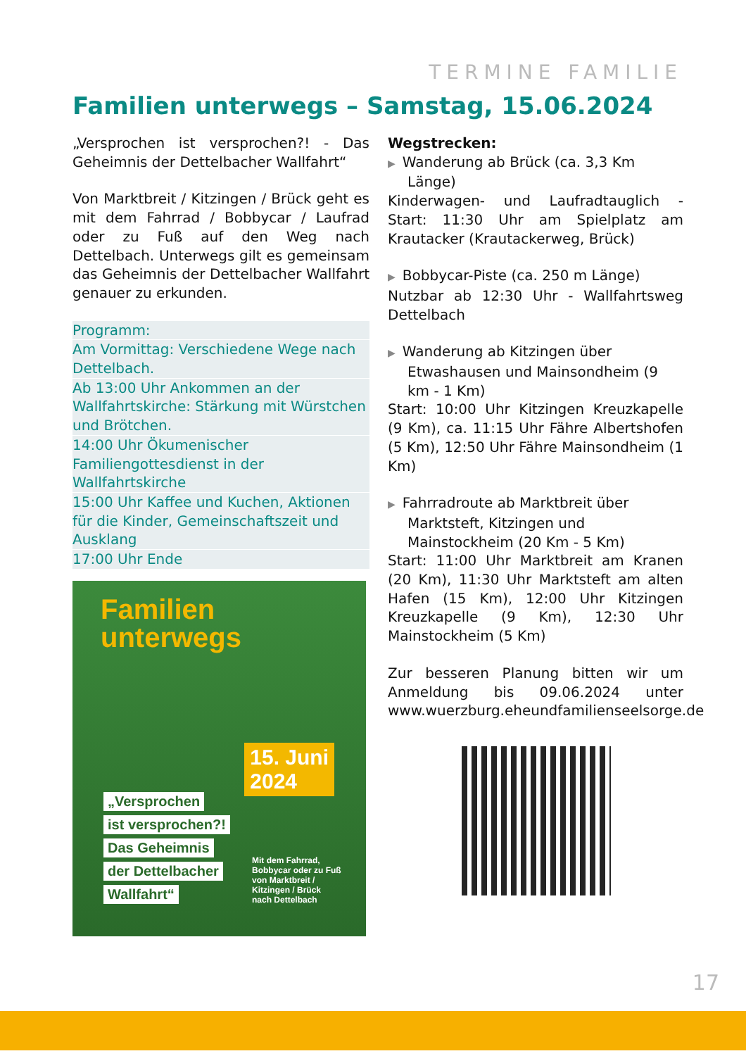TERMINE FAMILIE
Familien unterwegs – Samstag, 15.06.2024
„Versprochen ist versprochen?! - Das Geheimnis der Dettelbacher Wallfahrt“
Von Marktbreit / Kitzingen / Brück geht es mit dem Fahrrad / Bobbycar / Laufrad oder zu Fuß auf den Weg nach Dettelbach. Unterwegs gilt es gemeinsam das Geheimnis der Dettelbacher Wallfahrt genauer zu erkunden.
Programm:
Am Vormittag: Verschiedene Wege nach Dettelbach.
Ab 13:00 Uhr Ankommen an der Wallfahrtskirche: Stärkung mit Würstchen und Brötchen.
14:00 Uhr Ökumenischer Familiengottesdienst in der Wallfahrtskirche
15:00 Uhr Kaffee und Kuchen, Aktionen für die Kinder, Gemeinschaftszeit und Ausklang
17:00 Uhr Ende
Familien
unterwegs
15. Juni
2024
„Versprochen
ist versprochen?!
Das Geheimnis
der Dettelbacher
Wallfahrt“
Mit dem Fahrrad,
Bobbycar oder zu Fuß
von Marktbreit /
Kitzingen / Brück
nach Dettelbach
Wegstrecken:
▶ Wanderung ab Brück (ca. 3,3 Km Länge)
Kinderwagen- und Laufradtauglich - Start: 11:30 Uhr am Spielplatz am Krautacker (Krautackerweg, Brück)
▶ Bobbycar-Piste (ca. 250 m Länge)
Nutzbar ab 12:30 Uhr - Wallfahrtsweg Dettelbach
▶ Wanderung ab Kitzingen über Etwashausen und Mainsondheim (9 km - 1 Km)
Start: 10:00 Uhr Kitzingen Kreuzkapelle (9 Km), ca. 11:15 Uhr Fähre Albertshofen (5 Km), 12:50 Uhr Fähre Mainsondheim (1 Km)
▶ Fahrradroute ab Marktbreit über Marktsteft, Kitzingen und Mainstockheim (20 Km - 5 Km)
Start: 11:00 Uhr Marktbreit am Kranen (20 Km), 11:30 Uhr Marktsteft am alten Hafen (15 Km), 12:00 Uhr Kitzingen Kreuzkapelle (9 Km), 12:30 Uhr Mainstockheim (5 Km)
Zur besseren Planung bitten wir um Anmeldung bis 09.06.2024 unter www.wuerzburg.eheundfamilienseelsorge.de
17